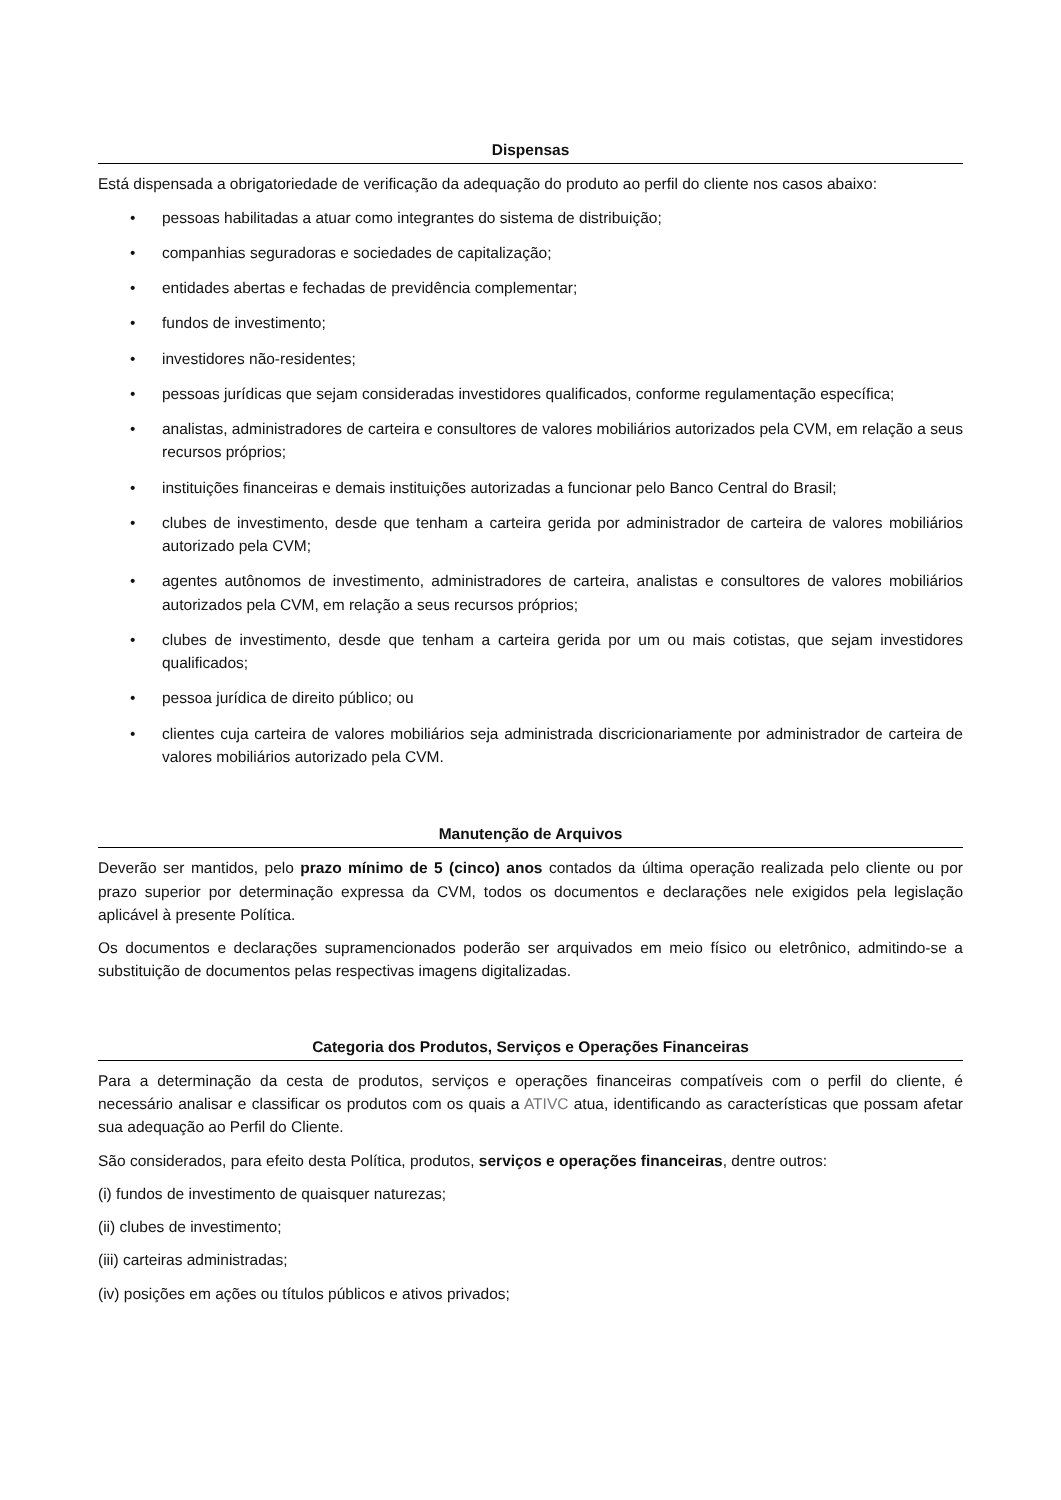Dispensas
Está dispensada a obrigatoriedade de verificação da adequação do produto ao perfil do cliente nos casos abaixo:
• pessoas habilitadas a atuar como integrantes do sistema de distribuição;
• companhias seguradoras e sociedades de capitalização;
• entidades abertas e fechadas de previdência complementar;
• fundos de investimento;
• investidores não-residentes;
• pessoas jurídicas que sejam consideradas investidores qualificados, conforme regulamentação específica;
• analistas, administradores de carteira e consultores de valores mobiliários autorizados pela CVM, em relação a seus recursos próprios;
• instituições financeiras e demais instituições autorizadas a funcionar pelo Banco Central do Brasil;
• clubes de investimento, desde que tenham a carteira gerida por administrador de carteira de valores mobiliários autorizado pela CVM;
• agentes autônomos de investimento, administradores de carteira, analistas e consultores de valores mobiliários autorizados pela CVM, em relação a seus recursos próprios;
• clubes de investimento, desde que tenham a carteira gerida por um ou mais cotistas, que sejam investidores qualificados;
• pessoa jurídica de direito público; ou
• clientes cuja carteira de valores mobiliários seja administrada discricionariamente por administrador de carteira de valores mobiliários autorizado pela CVM.
Manutenção de Arquivos
Deverão ser mantidos, pelo prazo mínimo de 5 (cinco) anos contados da última operação realizada pelo cliente ou por prazo superior por determinação expressa da CVM, todos os documentos e declarações nele exigidos pela legislação aplicável à presente Política.
Os documentos e declarações supramencionados poderão ser arquivados em meio físico ou eletrônico, admitindo-se a substituição de documentos pelas respectivas imagens digitalizadas.
Categoria dos Produtos, Serviços e Operações Financeiras
Para a determinação da cesta de produtos, serviços e operações financeiras compatíveis com o perfil do cliente, é necessário analisar e classificar os produtos com os quais a ATIVC atua, identificando as características que possam afetar sua adequação ao Perfil do Cliente.
São considerados, para efeito desta Política, produtos, serviços e operações financeiras, dentre outros:
(i) fundos de investimento de quaisquer naturezas;
(ii) clubes de investimento;
(iii) carteiras administradas;
(iv) posições em ações ou títulos públicos e ativos privados;